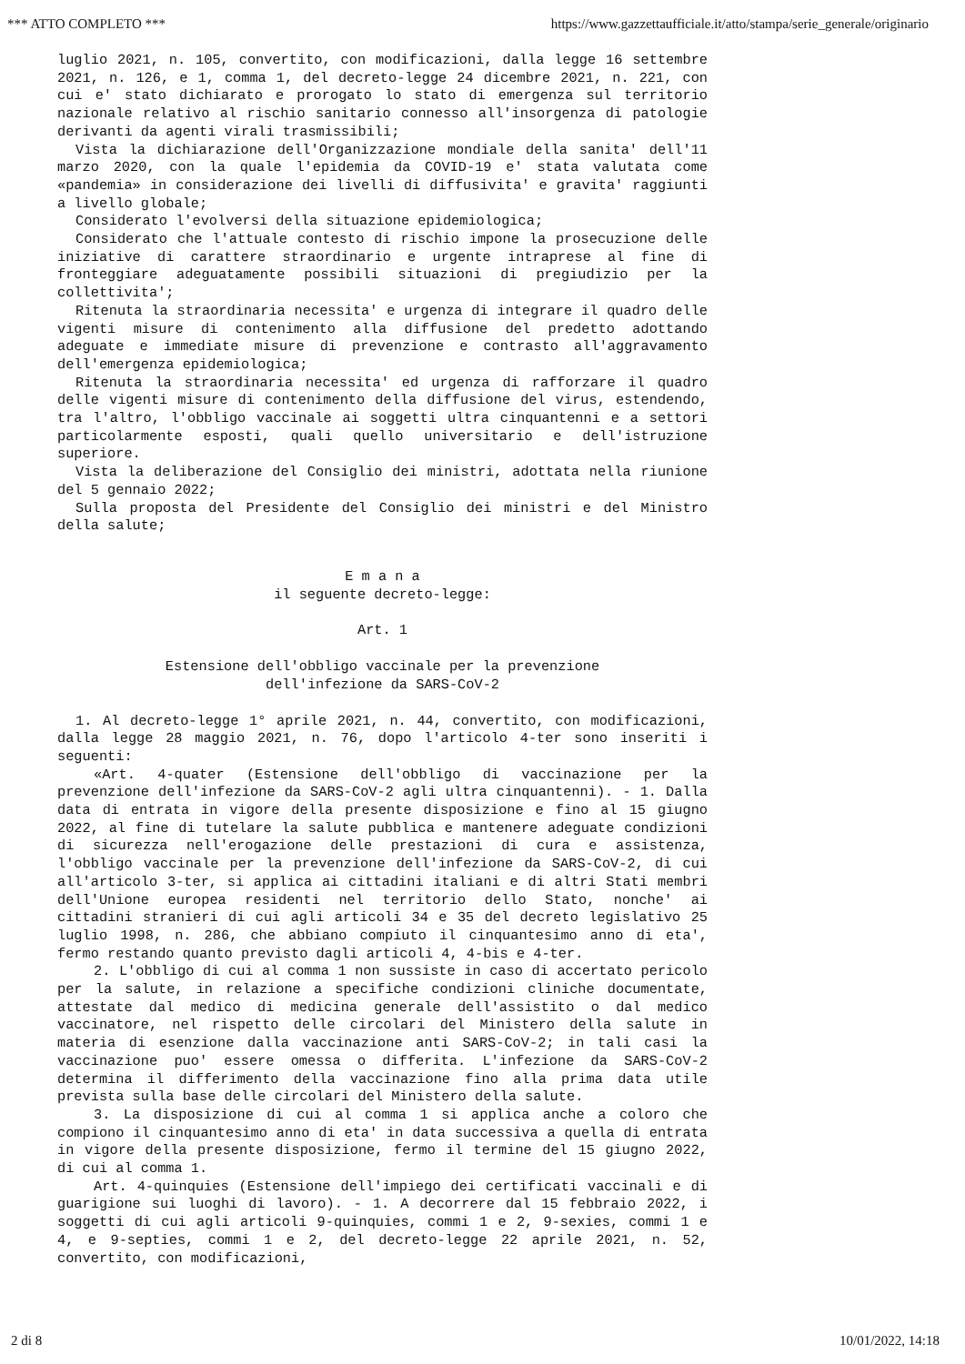*** ATTO COMPLETO *** https://www.gazzettaufficiale.it/atto/stampa/serie_generale/originario
luglio 2021, n. 105, convertito, con modificazioni, dalla legge 16 settembre 2021, n. 126, e 1, comma 1, del decreto-legge 24 dicembre 2021, n. 221, con cui e' stato dichiarato e prorogato lo stato di emergenza sul territorio nazionale relativo al rischio sanitario connesso all'insorgenza di patologie derivanti da agenti virali trasmissibili;
Vista la dichiarazione dell'Organizzazione mondiale della sanita' dell'11 marzo 2020, con la quale l'epidemia da COVID-19 e' stata valutata come «pandemia» in considerazione dei livelli di diffusivita' e gravita' raggiunti a livello globale;
Considerato l'evolversi della situazione epidemiologica;
Considerato che l'attuale contesto di rischio impone la prosecuzione delle iniziative di carattere straordinario e urgente intraprese al fine di fronteggiare adeguatamente possibili situazioni di pregiudizio per la collettivita';
Ritenuta la straordinaria necessita' e urgenza di integrare il quadro delle vigenti misure di contenimento alla diffusione del predetto adottando adeguate e immediate misure di prevenzione e contrasto all'aggravamento dell'emergenza epidemiologica;
Ritenuta la straordinaria necessita' ed urgenza di rafforzare il quadro delle vigenti misure di contenimento della diffusione del virus, estendendo, tra l'altro, l'obbligo vaccinale ai soggetti ultra cinquantenni e a settori particolarmente esposti, quali quello universitario e dell'istruzione superiore.
Vista la deliberazione del Consiglio dei ministri, adottata nella riunione del 5 gennaio 2022;
Sulla proposta del Presidente del Consiglio dei ministri e del Ministro della salute;
E m a n a
il seguente decreto-legge:
Art. 1
Estensione dell'obbligo vaccinale per la prevenzione
dell'infezione da SARS-CoV-2
1. Al decreto-legge 1° aprile 2021, n. 44, convertito, con modificazioni, dalla legge 28 maggio 2021, n. 76, dopo l'articolo 4-ter sono inseriti i seguenti:
«Art. 4-quater (Estensione dell'obbligo di vaccinazione per la prevenzione dell'infezione da SARS-CoV-2 agli ultra cinquantenni). - 1. Dalla data di entrata in vigore della presente disposizione e fino al 15 giugno 2022, al fine di tutelare la salute pubblica e mantenere adeguate condizioni di sicurezza nell'erogazione delle prestazioni di cura e assistenza, l'obbligo vaccinale per la prevenzione dell'infezione da SARS-CoV-2, di cui all'articolo 3-ter, si applica ai cittadini italiani e di altri Stati membri dell'Unione europea residenti nel territorio dello Stato, nonche' ai cittadini stranieri di cui agli articoli 34 e 35 del decreto legislativo 25 luglio 1998, n. 286, che abbiano compiuto il cinquantesimo anno di eta', fermo restando quanto previsto dagli articoli 4, 4-bis e 4-ter.
2. L'obbligo di cui al comma 1 non sussiste in caso di accertato pericolo per la salute, in relazione a specifiche condizioni cliniche documentate, attestate dal medico di medicina generale dell'assistito o dal medico vaccinatore, nel rispetto delle circolari del Ministero della salute in materia di esenzione dalla vaccinazione anti SARS-CoV-2; in tali casi la vaccinazione puo' essere omessa o differita. L'infezione da SARS-CoV-2 determina il differimento della vaccinazione fino alla prima data utile prevista sulla base delle circolari del Ministero della salute.
3. La disposizione di cui al comma 1 si applica anche a coloro che compiono il cinquantesimo anno di eta' in data successiva a quella di entrata in vigore della presente disposizione, fermo il termine del 15 giugno 2022, di cui al comma 1.
Art. 4-quinquies (Estensione dell'impiego dei certificati vaccinali e di guarigione sui luoghi di lavoro). - 1. A decorrere dal 15 febbraio 2022, i soggetti di cui agli articoli 9-quinquies, commi 1 e 2, 9-sexies, commi 1 e 4, e 9-septies, commi 1 e 2, del decreto-legge 22 aprile 2021, n. 52, convertito, con modificazioni,
2 di 8 10/01/2022, 14:18